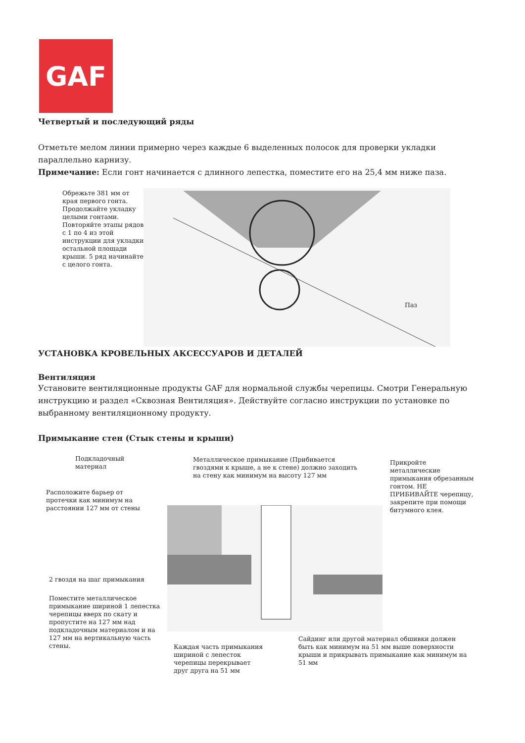GAF
Четвертый и последующий ряды
Отметьте мелом линии примерно через каждые 6 выделенных полосок для проверки укладки параллельно карнизу.
Примечание: Если гонт начинается с длинного лепестка, поместите его на 25,4 мм ниже паза.
Обрежьте 381 мм от
края первого гонта.
Продолжайте укладку
целыми гонтами.
Повторяйте этапы рядов
с 1 по 4 из этой
инструкции для укладки
остальной площади
крыши. 5 ряд начинайте
с целого гонта.
Паз
УСТАНОВКА КРОВЕЛЬНЫХ АКСЕССУАРОВ И ДЕТАЛЕЙ
Вентиляция
Установите вентиляционные продукты GAF для нормальной службы черепицы. Смотри Генеральную инструкцию и раздел «Сквозная Вентиляция». Действуйте согласно инструкции по установке по выбранному вентиляционному продукту.
Примыкание стен (Стык стены и крыши)
Подкладочный
материал
Металлическое примыкание (Прибивается
гвоздями к крыше, а не к стене) должно заходить
на стену как минимум на высоту 127 мм
Прикройте
металлические
примыкания обрезанным
гонтом. НЕ
ПРИБИВАЙТЕ черепицу,
закрепите при помощи
битумного клея.
Расположите барьер от
протечки как минимум на
расстоянии 127 мм от стены
2 гвоздя на шаг примыкания
Поместите металлическое
примыкание шириной 1 лепестка
черепицы вверх по скату и
пропустите на 127 мм над
подкладочным материалом и на
127 мм на вертикальную часть
стены.
Сайдинг или другой материал обшивки должен
быть как минимум на 51 мм выше поверхности
крыши и прикрывать примыкание как минимум на
51 мм
Каждая часть примыкания
шириной с лепесток
черепицы перекрывает
друг друга на 51 мм